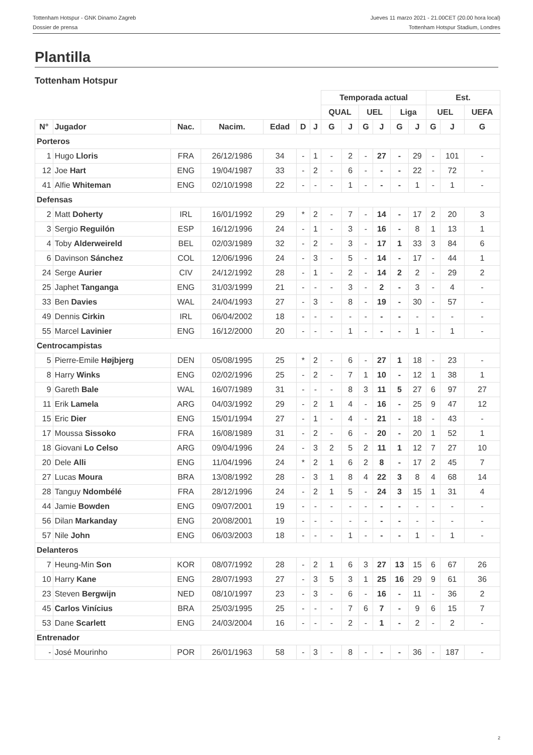Tottenham Hotspur - GNK Dinamo Zagreb
Dossier de prensa
Jueves 11 marzo 2021 - 21.00CET (20.00 hora local)
Tottenham Hotspur Stadium, Londres
Plantilla
Tottenham Hotspur
| | | | | | | | Temporada actual | | | | | | Est. | | |
| --- | --- | --- | --- | --- | --- | --- | --- | --- | --- | --- | --- | --- | --- | --- | --- |
| | | | | | | | QUAL | | UEL | | Liga | | UEL | | UEFA |
| N° | Jugador | Nac. | Nacim. | Edad | D | J | G | J | G | J | G | J | G | J | G |
| Porteros | | | | | | | | | | | | | | | |
| 1 | Hugo Lloris | FRA | 26/12/1986 | 34 | - | 1 | - | 2 | - | 27 | - | 29 | - | 101 | - |
| 12 | Joe Hart | ENG | 19/04/1987 | 33 | - | 2 | - | 6 | - | - | - | 22 | - | 72 | - |
| 41 | Alfie Whiteman | ENG | 02/10/1998 | 22 | - | - | - | 1 | - | - | - | 1 | - | 1 | - |
| Defensas | | | | | | | | | | | | | | | |
| 2 | Matt Doherty | IRL | 16/01/1992 | 29 | * | 2 | - | 7 | - | 14 | - | 17 | 2 | 20 | 3 |
| 3 | Sergio Reguilón | ESP | 16/12/1996 | 24 | - | 1 | - | 3 | - | 16 | - | 8 | 1 | 13 | 1 |
| 4 | Toby Alderweireld | BEL | 02/03/1989 | 32 | - | 2 | - | 3 | - | 17 | 1 | 33 | 3 | 84 | 6 |
| 6 | Davinson Sánchez | COL | 12/06/1996 | 24 | - | 3 | - | 5 | - | 14 | - | 17 | - | 44 | 1 |
| 24 | Serge Aurier | CIV | 24/12/1992 | 28 | - | 1 | - | 2 | - | 14 | 2 | 2 | - | 29 | 2 |
| 25 | Japhet Tanganga | ENG | 31/03/1999 | 21 | - | - | - | 3 | - | 2 | - | 3 | - | 4 | - |
| 33 | Ben Davies | WAL | 24/04/1993 | 27 | - | 3 | - | 8 | - | 19 | - | 30 | - | 57 | - |
| 49 | Dennis Cirkin | IRL | 06/04/2002 | 18 | - | - | - | - | - | - | - | - | - | - | - |
| 55 | Marcel Lavinier | ENG | 16/12/2000 | 20 | - | - | - | 1 | - | - | - | 1 | - | 1 | - |
| Centrocampistas | | | | | | | | | | | | | | | |
| 5 | Pierre-Emile Højbjerg | DEN | 05/08/1995 | 25 | * | 2 | - | 6 | - | 27 | 1 | 18 | - | 23 | - |
| 8 | Harry Winks | ENG | 02/02/1996 | 25 | - | 2 | - | 7 | 1 | 10 | - | 12 | 1 | 38 | 1 |
| 9 | Gareth Bale | WAL | 16/07/1989 | 31 | - | - | - | 8 | 3 | 11 | 5 | 27 | 6 | 97 | 27 |
| 11 | Erik Lamela | ARG | 04/03/1992 | 29 | - | 2 | 1 | 4 | - | 16 | - | 25 | 9 | 47 | 12 |
| 15 | Eric Dier | ENG | 15/01/1994 | 27 | - | 1 | - | 4 | - | 21 | - | 18 | - | 43 | - |
| 17 | Moussa Sissoko | FRA | 16/08/1989 | 31 | - | 2 | - | 6 | - | 20 | - | 20 | 1 | 52 | 1 |
| 18 | Giovani Lo Celso | ARG | 09/04/1996 | 24 | - | 3 | 2 | 5 | 2 | 11 | 1 | 12 | 7 | 27 | 10 |
| 20 | Dele Alli | ENG | 11/04/1996 | 24 | * | 2 | 1 | 6 | 2 | 8 | - | 17 | 2 | 45 | 7 |
| 27 | Lucas Moura | BRA | 13/08/1992 | 28 | - | 3 | 1 | 8 | 4 | 22 | 3 | 8 | 4 | 68 | 14 |
| 28 | Tanguy Ndombélé | FRA | 28/12/1996 | 24 | - | 2 | 1 | 5 | - | 24 | 3 | 15 | 1 | 31 | 4 |
| 44 | Jamie Bowden | ENG | 09/07/2001 | 19 | - | - | - | - | - | - | - | - | - | - | - |
| 56 | Dilan Markanday | ENG | 20/08/2001 | 19 | - | - | - | - | - | - | - | - | - | - | - |
| 57 | Nile John | ENG | 06/03/2003 | 18 | - | - | - | 1 | - | - | - | 1 | - | 1 | - |
| Delanteros | | | | | | | | | | | | | | | |
| 7 | Heung-Min Son | KOR | 08/07/1992 | 28 | - | 2 | 1 | 6 | 3 | 27 | 13 | 15 | 6 | 67 | 26 |
| 10 | Harry Kane | ENG | 28/07/1993 | 27 | - | 3 | 5 | 3 | 1 | 25 | 16 | 29 | 9 | 61 | 36 |
| 23 | Steven Bergwijn | NED | 08/10/1997 | 23 | - | 3 | - | 6 | - | 16 | - | 11 | - | 36 | 2 |
| 45 | Carlos Vinícius | BRA | 25/03/1995 | 25 | - | - | - | 7 | 6 | 7 | - | 9 | 6 | 15 | 7 |
| 53 | Dane Scarlett | ENG | 24/03/2004 | 16 | - | - | - | 2 | - | 1 | - | 2 | - | 2 | - |
| Entrenador | | | | | | | | | | | | | | | |
| - | José Mourinho | POR | 26/01/1963 | 58 | - | 3 | - | 8 | - | - | - | 36 | - | 187 | - |
2